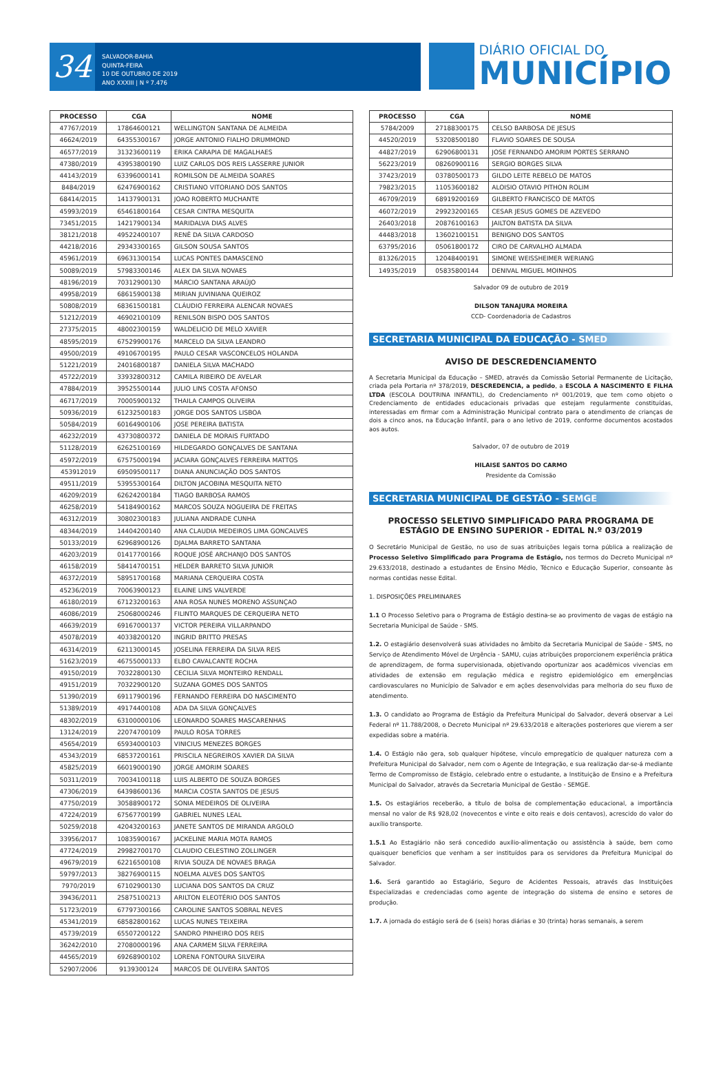34
SALVADOR-BAHIA
QUINTA-FEIRA
10 DE OUTUBRO DE 2019
ANO XXXIII | N º 7.476
DIÁRIO OFICIAL DO
MUNICÍPIO
| PROCESSO | CGA | NOME |
| --- | --- | --- |
| 47767/2019 | 17864600121 | WELLINGTON SANTANA DE ALMEIDA |
| 46624/2019 | 64355300167 | JORGE ANTONIO FIALHO DRUMMOND |
| 46577/2019 | 31323600119 | ERIKA CARAPIA DE MAGALHAES |
| 47380/2019 | 43953800190 | LUIZ CARLOS DOS REIS LASSERRE JUNIOR |
| 44143/2019 | 63396000141 | ROMILSON DE ALMEIDA SOARES |
| 8484/2019 | 62476900162 | CRISTIANO VITORIANO DOS SANTOS |
| 68414/2015 | 14137900131 | JOAO ROBERTO MUCHANTE |
| 45993/2019 | 65461800164 | CESAR CINTRA MESQUITA |
| 73451/2015 | 14217900134 | MARIDALVA DIAS ALVES |
| 38121/2018 | 49522400107 | RENÊ DA SILVA CARDOSO |
| 44218/2016 | 29343300165 | GILSON SOUSA SANTOS |
| 45961/2019 | 69631300154 | LUCAS PONTES DAMASCENO |
| 50089/2019 | 57983300146 | ALEX DA SILVA NOVAES |
| 48196/2019 | 70312900130 | MÁRCIO SANTANA ARAÚJO |
| 49958/2019 | 68615900138 | MIRIAN JUVINIANA QUEIROZ |
| 50808/2019 | 68361500181 | CLÁUDIO FERREIRA ALENCAR NOVAES |
| 51212/2019 | 46902100109 | RENILSON BISPO DOS SANTOS |
| 27375/2015 | 48002300159 | WALDELICIO DE MELO XAVIER |
| 48595/2019 | 67529900176 | MARCELO DA SILVA LEANDRO |
| 49500/2019 | 49106700195 | PAULO CESAR VASCONCELOS HOLANDA |
| 51221/2019 | 24016800187 | DANIELA SILVA MACHADO |
| 45722/2019 | 33932800312 | CAMILA RIBEIRO DE AVELAR |
| 47884/2019 | 39525500144 | JULIO LINS COSTA AFONSO |
| 46717/2019 | 70005900132 | THAILA CAMPOS OLIVEIRA |
| 50936/2019 | 61232500183 | JORGE DOS SANTOS LISBOA |
| 50584/2019 | 60164900106 | JOSE PEREIRA BATISTA |
| 46232/2019 | 43730800372 | DANIELA DE MORAIS FURTADO |
| 51128/2019 | 62625100169 | HILDEGARDO GONÇALVES DE SANTANA |
| 45972/2019 | 67575000194 | JACIARA GONÇALVES FERREIRA MATTOS |
| 453912019 | 69509500117 | DIANA ANUNCIAÇÃO DOS SANTOS |
| 49511/2019 | 53955300164 | DILTON JACOBINA MESQUITA NETO |
| 46209/2019 | 62624200184 | TIAGO BARBOSA RAMOS |
| 46258/2019 | 54184900162 | MARCOS SOUZA NOGUEIRA DE FREITAS |
| 46312/2019 | 30802300183 | JULIANA ANDRADE CUNHA |
| 48344/2019 | 14404200140 | ANA CLAUDIA MEDEIROS LIMA GONCALVES |
| 50133/2019 | 62968900126 | DJALMA BARRETO SANTANA |
| 46203/2019 | 01417700166 | ROQUE JOSÉ ARCHANJO DOS SANTOS |
| 46158/2019 | 58414700151 | HELDER BARRETO SILVA JUNIOR |
| 46372/2019 | 58951700168 | MARIANA CERQUEIRA COSTA |
| 45236/2019 | 70063900123 | ELAINE LINS VALVERDE |
| 46180/2019 | 67123200163 | ANA ROSA NUNES MORENO ASSUNÇAO |
| 46086/2019 | 25068000246 | FILINTO MARQUES DE CERQUEIRA NETO |
| 46639/2019 | 69167000137 | VICTOR PEREIRA VILLARPANDO |
| 45078/2019 | 40338200120 | INGRID BRITTO PRESAS |
| 46314/2019 | 62113000145 | JOSELINA FERREIRA DA SILVA REIS |
| 51623/2019 | 46755000133 | ELBO CAVALCANTE ROCHA |
| 49150/2019 | 70322800130 | CECILIA SILVA MONTEIRO RENDALL |
| 49151/2019 | 70322900120 | SUZANA GOMES DOS SANTOS |
| 51390/2019 | 69117900196 | FERNANDO FERREIRA DO NASCIMENTO |
| 51389/2019 | 49174400108 | ADA DA SILVA GONÇALVES |
| 48302/2019 | 63100000106 | LEONARDO SOARES MASCARENHAS |
| 13124/2019 | 22074700109 | PAULO ROSA TORRES |
| 45654/2019 | 65934000103 | VINICIUS MENEZES BORGES |
| 45343/2019 | 68537200161 | PRISCILA NEGREIROS XAVIER DA SILVA |
| 45825/2019 | 66019000190 | JORGE AMORIM SOARES |
| 50311/2019 | 70034100118 | LUIS ALBERTO DE SOUZA BORGES |
| 47306/2019 | 64398600136 | MARCIA COSTA SANTOS DE JESUS |
| 47750/2019 | 30588900172 | SONIA MEDEIROS DE OLIVEIRA |
| 47224/2019 | 67567700199 | GABRIEL NUNES LEAL |
| 50259/2018 | 42043200163 | JANETE SANTOS DE MIRANDA ARGOLO |
| 33956/2017 | 10835900167 | JACKELINE MARIA MOTA RAMOS |
| 47724/2019 | 29982700170 | CLAUDIO CELESTINO ZOLLINGER |
| 49679/2019 | 62216500108 | RIVIA SOUZA DE NOVAES BRAGA |
| 59797/2013 | 38276900115 | NOELMA ALVES DOS SANTOS |
| 7970/2019 | 67102900130 | LUCIANA DOS SANTOS DA CRUZ |
| 39436/2011 | 25875100213 | ARILTON ELEOTÉRIO DOS SANTOS |
| 51723/2019 | 67797300166 | CAROLINE SANTOS SOBRAL NEVES |
| 45341/2019 | 68582800162 | LUCAS NUNES TEIXEIRA |
| 45739/2019 | 65507200122 | SANDRO PINHEIRO DOS REIS |
| 36242/2010 | 27080000196 | ANA CARMEM SILVA FERREIRA |
| 44565/2019 | 69268900102 | LORENA FONTOURA SILVEIRA |
| 52907/2006 | 9139300124 | MARCOS DE OLIVEIRA SANTOS |
| PROCESSO | CGA | NOME |
| --- | --- | --- |
| 5784/2009 | 27188300175 | CELSO BARBOSA DE JESUS |
| 44520/2019 | 53208500180 | FLAVIO SOARES DE SOUSA |
| 44827/2019 | 62906800131 | JOSE FERNANDO AMORIM PORTES SERRANO |
| 56223/2019 | 08260900116 | SERGIO BORGES SILVA |
| 37423/2019 | 03780500173 | GILDO LEITE REBELO DE MATOS |
| 79823/2015 | 11053600182 | ALOISIO OTAVIO PITHON ROLIM |
| 46709/2019 | 68919200169 | GILBERTO FRANCISCO DE MATOS |
| 46072/2019 | 29923200165 | CESAR JESUS GOMES DE AZEVEDO |
| 26403/2018 | 20876100163 | JAILTON BATISTA DA SILVA |
| 44483/2018 | 13602100151 | BENIGNO DOS SANTOS |
| 63795/2016 | 05061800172 | CIRO DE CARVALHO ALMADA |
| 81326/2015 | 12048400191 | SIMONE WEISSHEIMER WERIANG |
| 14935/2019 | 05835800144 | DENIVAL MIGUEL MOINHOS |
Salvador 09 de outubro de 2019
DILSON TANAJURA MOREIRA
CCD- Coordenadoria de Cadastros
SECRETARIA MUNICIPAL DA EDUCAÇÃO - SMED
AVISO DE DESCREDENCIAMENTO
A Secretaria Municipal da Educação – SMED, através da Comissão Setorial Permanente de Licitação, criada pela Portaria nº 378/2019, DESCREDENCIA, a pedido, a ESCOLA A NASCIMENTO E FILHA LTDA (ESCOLA DOUTRINA INFANTIL), do Credenciamento nº 001/2019, que tem como objeto o Credenciamento de entidades educacionais privadas que estejam regularmente constituídas, interessadas em firmar com a Administração Municipal contrato para o atendimento de crianças de dois a cinco anos, na Educação Infantil, para o ano letivo de 2019, conforme documentos acostados aos autos.
Salvador, 07 de outubro de 2019
HILAISE SANTOS DO CARMO
Presidente da Comissão
SECRETARIA MUNICIPAL DE GESTÃO - SEMGE
PROCESSO SELETIVO SIMPLIFICADO PARA PROGRAMA DE ESTÁGIO DE ENSINO SUPERIOR - EDITAL N.º 03/2019
O Secretário Municipal de Gestão, no uso de suas atribuições legais torna pública a realização de Processo Seletivo Simplificado para Programa de Estágio, nos termos do Decreto Municipal nº 29.633/2018, destinado a estudantes de Ensino Médio, Técnico e Educação Superior, consoante às normas contidas nesse Edital.
1. DISPOSIÇÕES PRELIMINARES
1.1 O Processo Seletivo para o Programa de Estágio destina-se ao provimento de vagas de estágio na Secretaria Municipal de Saúde - SMS.
1.2. O estagiário desenvolverá suas atividades no âmbito da Secretaria Municipal de Saúde - SMS, no Serviço de Atendimento Móvel de Urgência - SAMU, cujas atribuições proporcionem experiência prática de aprendizagem, de forma supervisionada, objetivando oportunizar aos acadêmicos vivencias em atividades de extensão em regulação médica e registro epidemiológico em emergências cardiovasculares no Município de Salvador e em ações desenvolvidas para melhoria do seu fluxo de atendimento.
1.3. O candidato ao Programa de Estágio da Prefeitura Municipal do Salvador, deverá observar a Lei Federal nº 11.788/2008, o Decreto Municipal nº 29.633/2018 e alterações posteriores que vierem a ser expedidas sobre a matéria.
1.4. O Estágio não gera, sob qualquer hipótese, vínculo empregatício de qualquer natureza com a Prefeitura Municipal do Salvador, nem com o Agente de Integração, e sua realização dar-se-á mediante Termo de Compromisso de Estágio, celebrado entre o estudante, a Instituição de Ensino e a Prefeitura Municipal do Salvador, através da Secretaria Municipal de Gestão - SEMGE.
1.5. Os estagiários receberão, a título de bolsa de complementação educacional, a importância mensal no valor de R$ 928,02 (novecentos e vinte e oito reais e dois centavos), acrescido do valor do auxílio transporte.
1.5.1 Ao Estagiário não será concedido auxílio-alimentação ou assistência à saúde, bem como quaisquer benefícios que venham a ser instituídos para os servidores da Prefeitura Municipal do Salvador.
1.6. Será garantido ao Estagiário, Seguro de Acidentes Pessoais, através das Instituições Especializadas e credenciadas como agente de integração do sistema de ensino e setores de produção.
1.7. A jornada do estágio será de 6 (seis) horas diárias e 30 (trinta) horas semanais, a serem